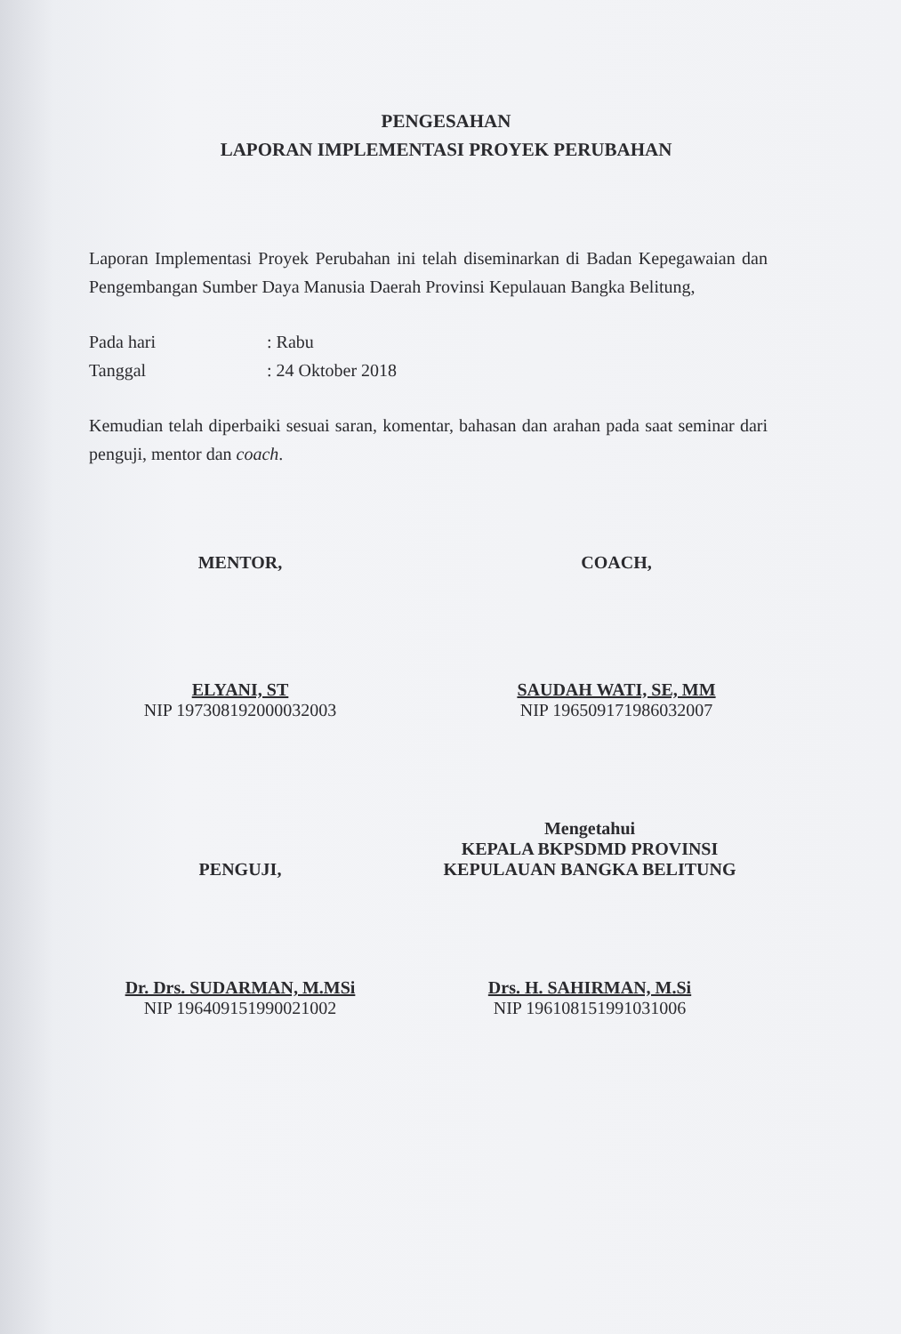PENGESAHAN
LAPORAN IMPLEMENTASI PROYEK PERUBAHAN
Laporan Implementasi Proyek Perubahan ini telah diseminarkan di Badan Kepegawaian dan Pengembangan Sumber Daya Manusia Daerah Provinsi Kepulauan Bangka Belitung,
Pada hari: Rabu
Tanggal: 24 Oktober 2018
Kemudian telah diperbaiki sesuai saran, komentar, bahasan dan arahan pada saat seminar dari penguji, mentor dan coach.
MENTOR,
ELYANI, ST
NIP 197308192000032003
COACH,
SAUDAH WATI, SE, MM
NIP 196509171986032007
PENGUJI,
Dr. Drs. SUDARMAN, M.MSi
NIP 196409151990021002
Mengetahui
KEPALA BKPSDMD PROVINSI
KEPULAUAN BANGKA BELITUNG
Drs. H. SAHIRMAN, M.Si
NIP 196108151991031006